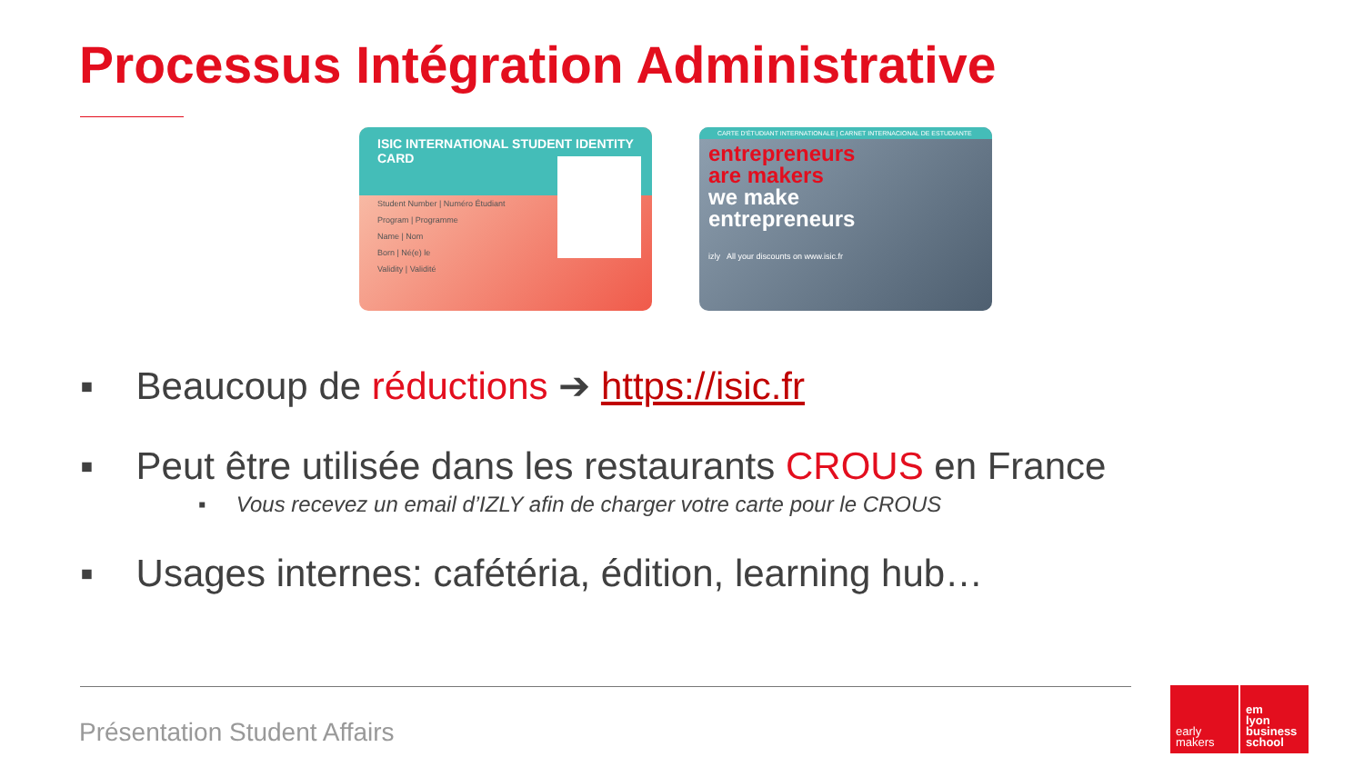Processus Intégration Administrative
ISIC INTERNATIONAL STUDENT IDENTITY CARD
Student Number | Numéro Étudiant
Program | Programme
Name | Nom
Born | Né(e) le
Validity | Validité
CARTE D'ÉTUDIANT INTERNATIONALE | CARNET INTERNACIONAL DE ESTUDIANTE
entrepreneurs
are makers
we make
entrepreneurs
izly All your discounts on www.isic.fr
▪ Beaucoup de réductions ➔ https://isic.fr
▪ Peut être utilisée dans les restaurants CROUS en France
▪ Vous recevez un email d’IZLY afin de charger votre carte pour le CROUS
▪ Usages internes: cafétéria, édition, learning hub…
Présentation Student Affairs
early
makers
em
lyon
business
school